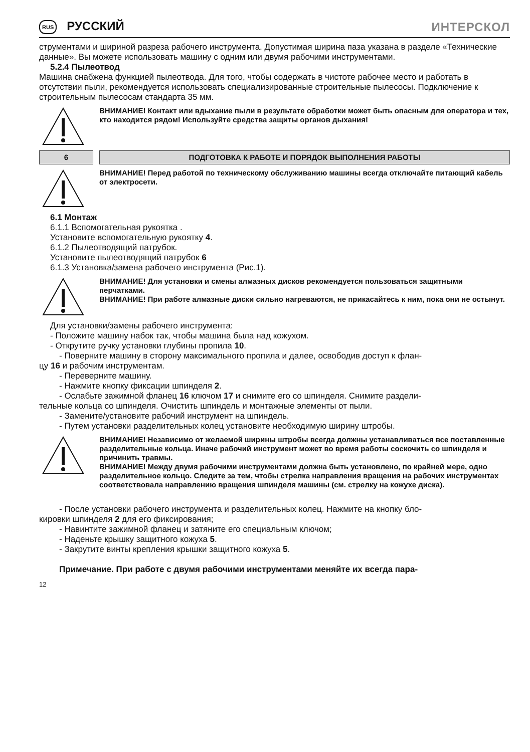RUS РУССКИЙ ИНТЕРСКОЛ
струментами и шириной разреза рабочего инструмента. Допустимая ширина паза указана в разделе «Технические данные». Вы можете использовать машину с одним или двумя рабочими инструментами.
5.2.4 Пылеотвод
Машина снабжена функцией пылеотвода. Для того, чтобы содержать в чистоте рабочее место и работать в отсутствии пыли, рекомендуется использовать специализированные строительные пылесосы. Подключение к строительным пылесосам стандарта 35 мм.
ВНИМАНИЕ! Контакт или вдыхание пыли в результате обработки может быть опасным для оператора и тех, кто находится рядом! Используйте средства защиты органов дыхания!
6 ПОДГОТОВКА К РАБОТЕ И ПОРЯДОК ВЫПОЛНЕНИЯ РАБОТЫ
ВНИМАНИЕ! Перед работой по техническому обслуживанию машины всегда отключайте питающий кабель от электросети.
6.1 Монтаж
6.1.1 Вспомогательная рукоятка .
Установите вспомогательную рукоятку 4.
6.1.2 Пылеотводящий патрубок.
Установите пылеотводящий патрубок 6
6.1.3 Установка/замена рабочего инструмента (Рис.1).
ВНИМАНИЕ! Для установки и смены алмазных дисков рекомендуется пользоваться защитными перчатками.
ВНИМАНИЕ! При работе алмазные диски сильно нагреваются, не прикасайтесь к ним, пока они не остынут.
Для установки/замены рабочего инструмента:
- Положите машину набок так, чтобы машина была над кожухом.
- Открутите ручку установки глубины пропила 10.
- Поверните машину в сторону максимального пропила и далее, освободив доступ к флан-
цу 16 и рабочим инструментам.
- Переверните машину.
- Нажмите кнопку фиксации шпинделя 2.
- Ослабьте зажимной фланец 16 ключом 17 и снимите его со шпинделя. Снимите раздели-
тельные кольца со шпинделя. Очистить шпиндель и монтажные элементы от пыли.
- Замените/установите рабочий инструмент на шпиндель.
- Путем установки разделительных колец установите необходимую ширину штробы.
ВНИМАНИЕ! Независимо от желаемой ширины штробы всегда должны устанавливаться все поставленные разделительные кольца. Иначе рабочий инструмент может во время работы соскочить со шпинделя и причинить травмы.
ВНИМАНИЕ! Между двумя рабочими инструментами должна быть установлено, по крайней мере, одно разделительное кольцо. Следите за тем, чтобы стрелка направления вращения на рабочих инструментах соответствовала направлению вращения шпинделя машины (см. стрелку на кожухе диска).
- После установки рабочего инструмента и разделительных колец. Нажмите на кнопку бло-
кировки шпинделя 2 для его фиксирования;
- Навинтите зажимной фланец и затяните его специальным ключом;
- Наденьте крышку защитного кожуха 5.
- Закрутите винты крепления крышки защитного кожуха 5.
Примечание. При работе с двумя рабочими инструментами меняйте их всегда пара-
12